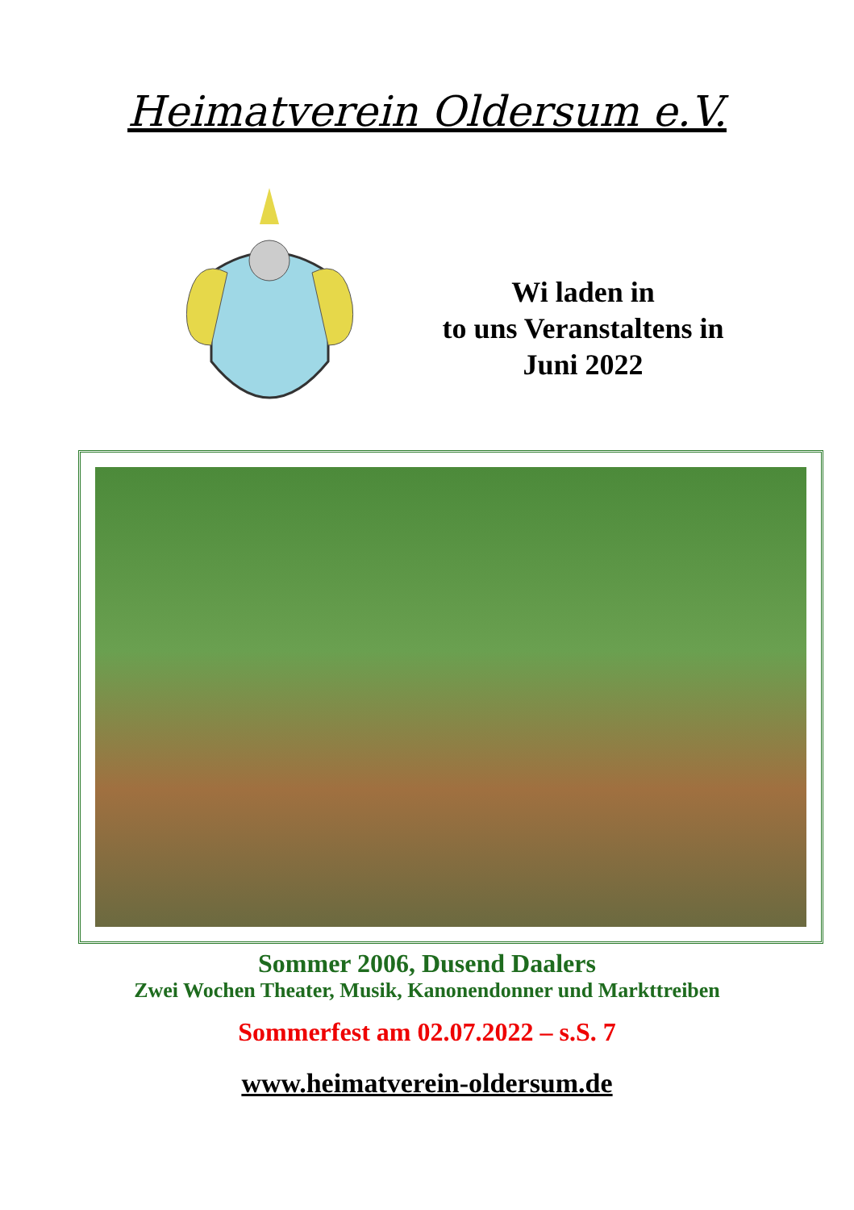Heimatverein Oldersum e.V.
Wi laden in
to uns Veranstaltens in
Juni 2022
Sommer 2006, Dusend Daalers
Zwei Wochen Theater, Musik, Kanonendonner und Markttreiben
Sommerfest am 02.07.2022 – s.S. 7
www.heimatverein-oldersum.de